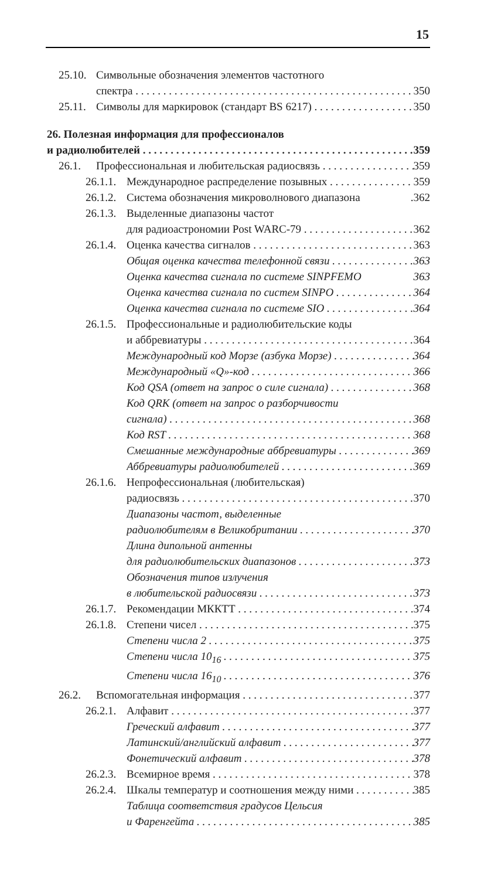15
25.10. Символьные обозначения элементов частотного
спектра 350
25.11. Символы для маркировок (стандарт BS 6217) 350
26. Полезная информация для профессионалов
и радиолюбителей 359
26.1. Профессиональная и любительская радиосвязь 359
26.1.1. Международное распределение позывных 359
26.1.2. Система обозначения микроволнового диапазона.362
26.1.3. Выделенные диапазоны частот
для радиоастрономии Post WARC-79 362
26.1.4. Оценка качества сигналов 363
Общая оценка качества телефонной связи 363
Оценка качества сигнала по системе SINPFEMO 363
Оценка качества сигнала по систем SINPO 364
Оценка качества сигнала по системе SIO 364
26.1.5. Профессиональные и радиолюбительские коды
и аббревиатуры 364
Международный код Морзе (азбука Морзе) 364
Международный «Q»-код 366
Код QSA (ответ на запрос о силе сигнала) 368
Код QRK (ответ на запрос о разборчивости
сигнала) 368
Код RST 368
Смешанные международные аббревиатуры 369
Аббревиатуры радиолюбителей 369
26.1.6. Непрофессиональная (любительская)
радиосвязь 370
Диапазоны частот, выделенные
радиолюбителям в Великобритании 370
Длина дипольной антенны
для радиолюбительских диапазонов 373
Обозначения типов излучения
в любительской радиосвязи 373
26.1.7. Рекомендации МККТТ 374
26.1.8. Степени чисел 375
Степени числа 2 375
Степени числа 10<sub>16</sub> 375
Степени числа 16<sub>10</sub> 376
26.2. Вспомогательная информация 377
26.2.1. Алфавит 377
Греческий алфавит 377
Латинский/английский алфавит 377
Фонетический алфавит 378
26.2.3. Всемирное время 378
26.2.4. Шкалы температур и соотношения между ними 385
Таблица соответствия градусов Цельсия
и Фаренгейта 385